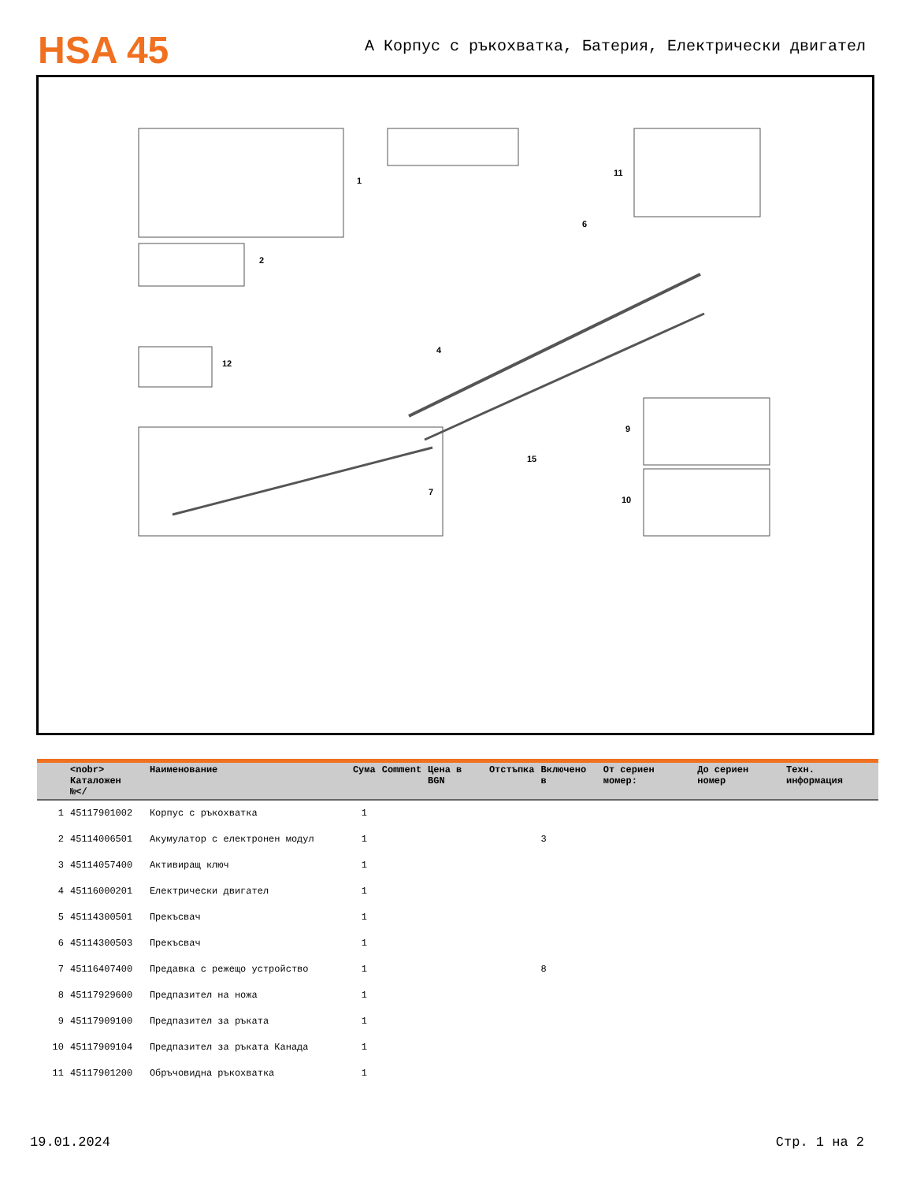HSA 45
A Корпус с ръкохватка, Батерия, Електрически двигател
1
2
11
6
4
7
9
10
12
15
| | <nobr> Каталожен №</ | Наименование | Сума | Comment | Цена в BGN | Отстъпка | Включено в | От сериен момер: | До сериен номер | Техн. информация |
| --- | --- | --- | --- | --- | --- | --- | --- | --- | --- | --- |
| 1 | 45117901002 | Корпус с ръкохватка | 1 | | | | | | | |
| 2 | 45114006501 | Акумулатор с електронен модул | 1 | | | | 3 | | | |
| 3 | 45114057400 | Активиращ ключ | 1 | | | | | | | |
| 4 | 45116000201 | Електрически двигател | 1 | | | | | | | |
| 5 | 45114300501 | Прекъсвач | 1 | | | | | | | |
| 6 | 45114300503 | Прекъсвач | 1 | | | | | | | |
| 7 | 45116407400 | Предавка с режещо устройство | 1 | | | | 8 | | | |
| 8 | 45117929600 | Предпазител на ножа | 1 | | | | | | | |
| 9 | 45117909100 | Предпазител за ръката | 1 | | | | | | | |
| 10 | 45117909104 | Предпазител за ръката Канада | 1 | | | | | | | |
| 11 | 45117901200 | Обръчовидна ръкохватка | 1 | | | | | | | |
19.01.2024 Стр. 1 на 2